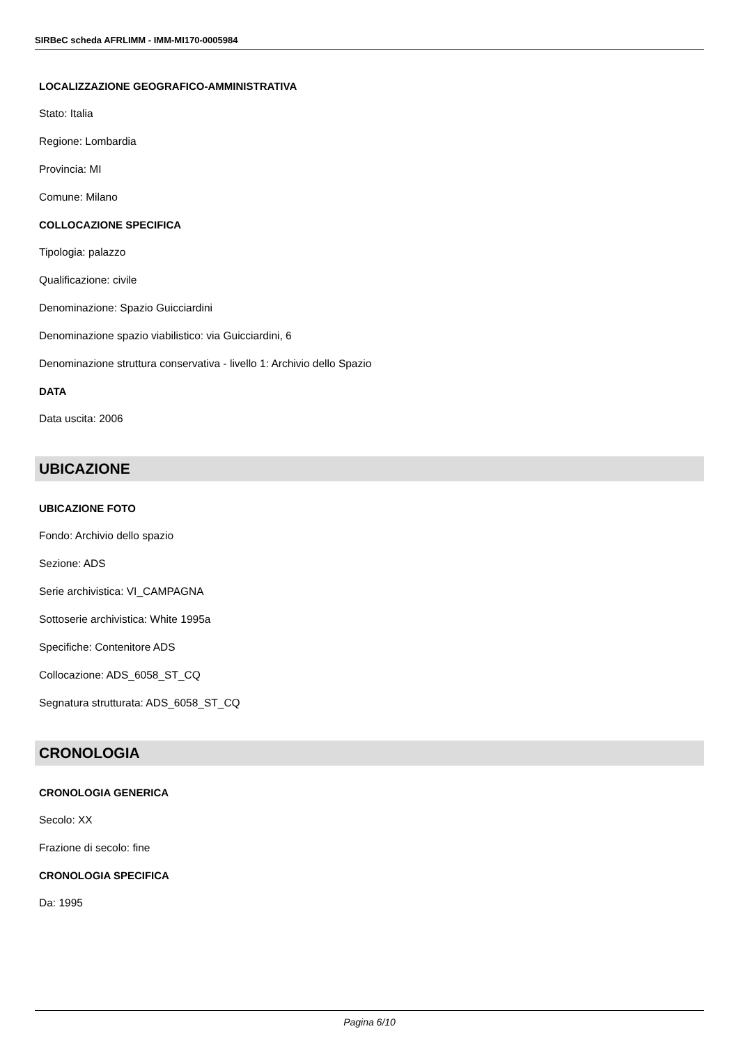SIRBeC scheda AFRLIMM - IMM-MI170-0005984
LOCALIZZAZIONE GEOGRAFICO-AMMINISTRATIVA
Stato: Italia
Regione: Lombardia
Provincia: MI
Comune: Milano
COLLOCAZIONE SPECIFICA
Tipologia: palazzo
Qualificazione: civile
Denominazione: Spazio Guicciardini
Denominazione spazio viabilistico: via Guicciardini, 6
Denominazione struttura conservativa - livello 1: Archivio dello Spazio
DATA
Data uscita: 2006
UBICAZIONE
UBICAZIONE FOTO
Fondo: Archivio dello spazio
Sezione: ADS
Serie archivistica: VI_CAMPAGNA
Sottoserie archivistica: White 1995a
Specifiche: Contenitore ADS
Collocazione: ADS_6058_ST_CQ
Segnatura strutturata: ADS_6058_ST_CQ
CRONOLOGIA
CRONOLOGIA GENERICA
Secolo: XX
Frazione di secolo: fine
CRONOLOGIA SPECIFICA
Da: 1995
Pagina 6/10